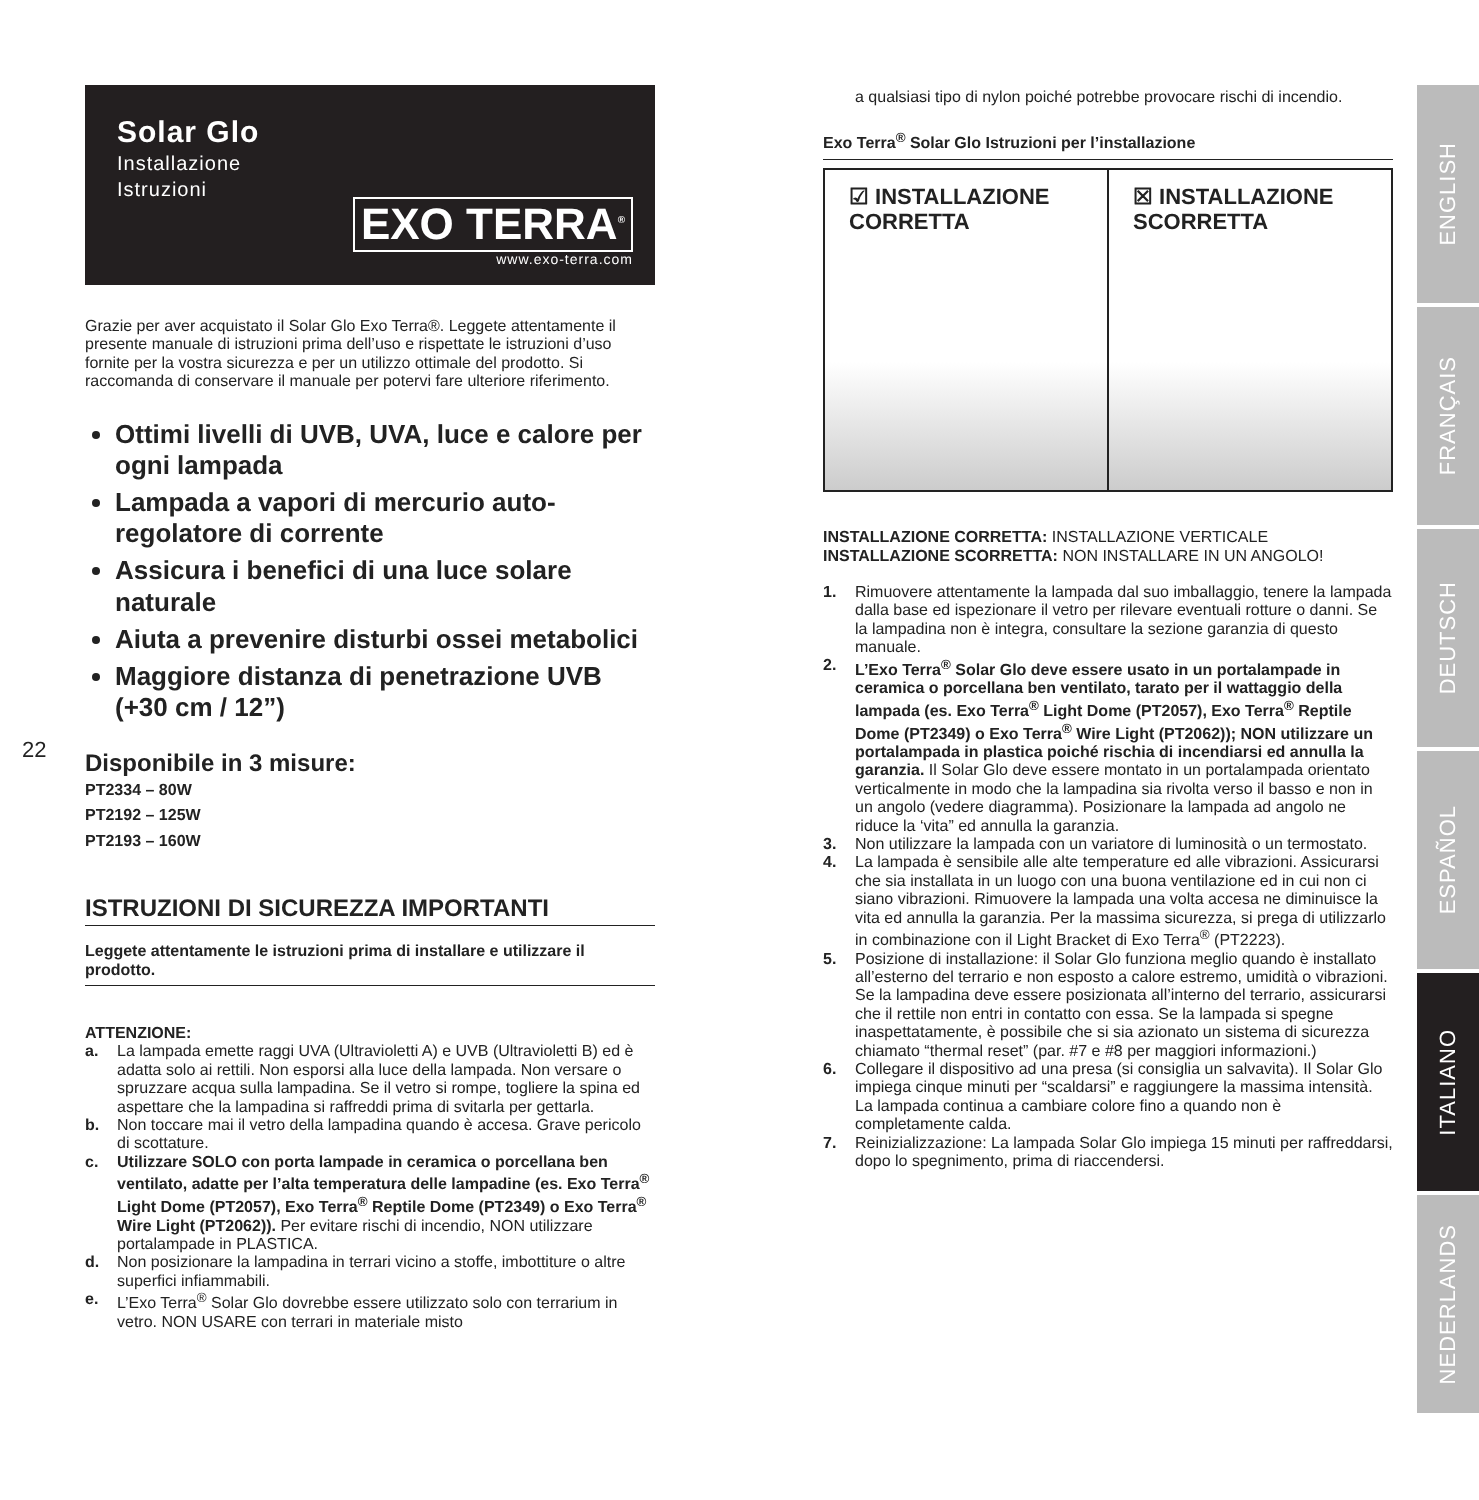22
Solar Glo
Installazione
Istruzioni
EXO TERRA<sup>®</sup>
www.exo-terra.com
Grazie per aver acquistato il Solar Glo Exo Terra®. Leggete attentamente il presente manuale di istruzioni prima dell’uso e rispettate le istruzioni d’uso fornite per la vostra sicurezza e per un utilizzo ottimale del prodotto. Si raccomanda di conservare il manuale per potervi fare ulteriore riferimento.
Ottimi livelli di UVB, UVA, luce e calore per ogni lampada
Lampada a vapori di mercurio auto-regolatore di corrente
Assicura i benefici di una luce solare naturale
Aiuta a prevenire disturbi ossei metabolici
Maggiore distanza di penetrazione UVB (+30 cm / 12”)
Disponibile in 3 misure:
PT2334 – 80W
PT2192 – 125W
PT2193 – 160W
ISTRUZIONI DI SICUREZZA IMPORTANTI
Leggete attentamente le istruzioni prima di installare e utilizzare il prodotto.
ATTENZIONE:
a. La lampada emette raggi UVA (Ultravioletti A) e UVB (Ultravioletti B) ed è adatta solo ai rettili. Non esporsi alla luce della lampada. Non versare o spruzzare acqua sulla lampadina. Se il vetro si rompe, togliere la spina ed aspettare che la lampadina si raffreddi prima di svitarla per gettarla.
b. Non toccare mai il vetro della lampadina quando è accesa. Grave pericolo di scottature.
c. Utilizzare SOLO con porta lampade in ceramica o porcellana ben ventilato, adatte per l’alta temperatura delle lampadine (es. Exo Terra<sup>®</sup> Light Dome (PT2057), Exo Terra<sup>®</sup> Reptile Dome (PT2349) o Exo Terra<sup>®</sup> Wire Light (PT2062)). Per evitare rischi di incendio, NON utilizzare portalampade in PLASTICA.
d. Non posizionare la lampadina in terrari vicino a stoffe, imbottiture o altre superfici infiammabili.
e. L’Exo Terra<sup>®</sup> Solar Glo dovrebbe essere utilizzato solo con terrarium in vetro. NON USARE con terrari in materiale misto
a qualsiasi tipo di nylon poiché potrebbe provocare rischi di incendio.
Exo Terra<sup>®</sup> Solar Glo Istruzioni per l’installazione
☑ INSTALLAZIONE
CORRETTA
☒ INSTALLAZIONE
SCORRETTA
INSTALLAZIONE CORRETTA: INSTALLAZIONE VERTICALE
INSTALLAZIONE SCORRETTA: NON INSTALLARE IN UN ANGOLO!
1. Rimuovere attentamente la lampada dal suo imballaggio, tenere la lampada dalla base ed ispezionare il vetro per rilevare eventuali rotture o danni. Se la lampadina non è integra, consultare la sezione garanzia di questo manuale.
2. L’Exo Terra<sup>®</sup> Solar Glo deve essere usato in un portalampade in ceramica o porcellana ben ventilato, tarato per il wattaggio della lampada (es. Exo Terra<sup>®</sup> Light Dome (PT2057), Exo Terra<sup>®</sup> Reptile Dome (PT2349) o Exo Terra<sup>®</sup> Wire Light (PT2062)); NON utilizzare un portalampada in plastica poiché rischia di incendiarsi ed annulla la garanzia. Il Solar Glo deve essere montato in un portalampada orientato verticalmente in modo che la lampadina sia rivolta verso il basso e non in un angolo (vedere diagramma). Posizionare la lampada ad angolo ne riduce la ‘vita” ed annulla la garanzia.
3. Non utilizzare la lampada con un variatore di luminosità o un termostato.
4. La lampada è sensibile alle alte temperature ed alle vibrazioni. Assicurarsi che sia installata in un luogo con una buona ventilazione ed in cui non ci siano vibrazioni. Rimuovere la lampada una volta accesa ne diminuisce la vita ed annulla la garanzia. Per la massima sicurezza, si prega di utilizzarlo in combinazione con il Light Bracket di Exo Terra<sup>®</sup> (PT2223).
5. Posizione di installazione: il Solar Glo funziona meglio quando è installato all’esterno del terrario e non esposto a calore estremo, umidità o vibrazioni. Se la lampadina deve essere posizionata all’interno del terrario, assicurarsi che il rettile non entri in contatto con essa. Se la lampada si spegne inaspettatamente, è possibile che si sia azionato un sistema di sicurezza chiamato “thermal reset” (par. #7 e #8 per maggiori informazioni.)
6. Collegare il dispositivo ad una presa (si consiglia un salvavita). Il Solar Glo impiega cinque minuti per “scaldarsi” e raggiungere la massima intensità. La lampada continua a cambiare colore fino a quando non è completamente calda.
7. Reinizializzazione: La lampada Solar Glo impiega 15 minuti per raffreddarsi, dopo lo spegnimento, prima di riaccendersi.
ENGLISH
FRANÇAIS
DEUTSCH
ESPAÑOL
ITALIANO
NEDERLANDS